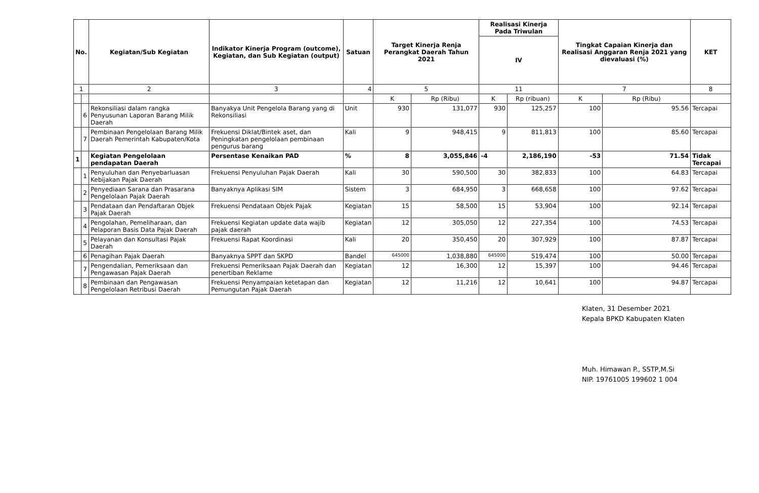| No. | | Kegiatan/Sub Kegiatan | Indikator Kinerja Program (outcome), Kegiatan, dan Sub Kegiatan (output) | Satuan | Target Kinerja Renja Perangkat Daerah Tahun 2021 | | Realisasi Kinerja Pada Triwulan | | Tingkat Capaian Kinerja dan Realisasi Anggaran Renja 2021 yang dievaluasi (%) | | KET |
| --- | --- | --- | --- | --- | --- | --- | --- | --- | --- | --- | --- |
| | | | | | | | IV | | | | |
| 1 | | 2 | 3 | 4 | 5 | | 11 | | 7 | | 8 |
| | | | | | K | Rp (Ribu) | K | Rp (ribuan) | K | Rp (Ribu) | |
| | 6 | Rekonsiliasi dalam rangka Penyusunan Laporan Barang Milik Daerah | Banyakya Unit Pengelola Barang yang di Rekonsiliasi | Unit | 930 | 131,077 | 930 | 125,257 | 100 | 95.56 | Tercapai |
| | 7 | Pembinaan Pengelolaan Barang Milik Daerah Pemerintah Kabupaten/Kota | Frekuensi Diklat/Bintek aset, dan Peningkatan pengelolaan pembinaan pengurus barang | Kali | 9 | 948,415 | 9 | 811,813 | 100 | 85.60 | Tercapai |
| 1 | | Kegiatan Pengelolaan pendapatan Daerah | Persentase Kenaikan PAD | % | 8 | 3,055,846 | -4 | 2,186,190 | -53 | 71.54 | Tidak Tercapai |
| | 1 | Penyuluhan dan Penyebarluasan Kebijakan Pajak Daerah | Frekuensi Penyuluhan Pajak Daerah | Kali | 30 | 590,500 | 30 | 382,833 | 100 | 64.83 | Tercapai |
| | 2 | Penyediaan Sarana dan Prasarana Pengelolaan Pajak Daerah | Banyaknya Aplikasi SIM | Sistem | 3 | 684,950 | 3 | 668,658 | 100 | 97.62 | Tercapai |
| | 3 | Pendataan dan Pendaftaran Objek Pajak Daerah | Frekuensi Pendataan Objek Pajak | Kegiatan | 15 | 58,500 | 15 | 53,904 | 100 | 92.14 | Tercapai |
| | 4 | Pengolahan, Pemeliharaan, dan Pelaporan Basis Data Pajak Daerah | Frekuensi Kegiatan update data wajib pajak daerah | Kegiatan | 12 | 305,050 | 12 | 227,354 | 100 | 74.53 | Tercapai |
| | 5 | Pelayanan dan Konsultasi Pajak Daerah | Frekuensi Rapat Koordinasi | Kali | 20 | 350,450 | 20 | 307,929 | 100 | 87.87 | Tercapai |
| | 6 | Penagihan Pajak Daerah | Banyaknya SPPT dan SKPD | Bandel | 645000 | 1,038,880 | 645000 | 519,474 | 100 | 50.00 | Tercapai |
| | 7 | Pengendalian, Pemeriksaan dan Pengawasan Pajak Daerah | Frekuensi Pemeriksaan Pajak Daerah dan penertiban Reklame | Kegiatan | 12 | 16,300 | 12 | 15,397 | 100 | 94.46 | Tercapai |
| | 8 | Pembinaan dan Pengawasan Pengelolaan Retribusi Daerah | Frekuensi Penyampaian ketetapan dan Pemungutan Pajak Daerah | Kegiatan | 12 | 11,216 | 12 | 10,641 | 100 | 94.87 | Tercapai |
Klaten, 31 Desember 2021
Kepala BPKD Kabupaten Klaten
Muh. Himawan P., SSTP,M.Si
NIP. 19761005 199602 1 004